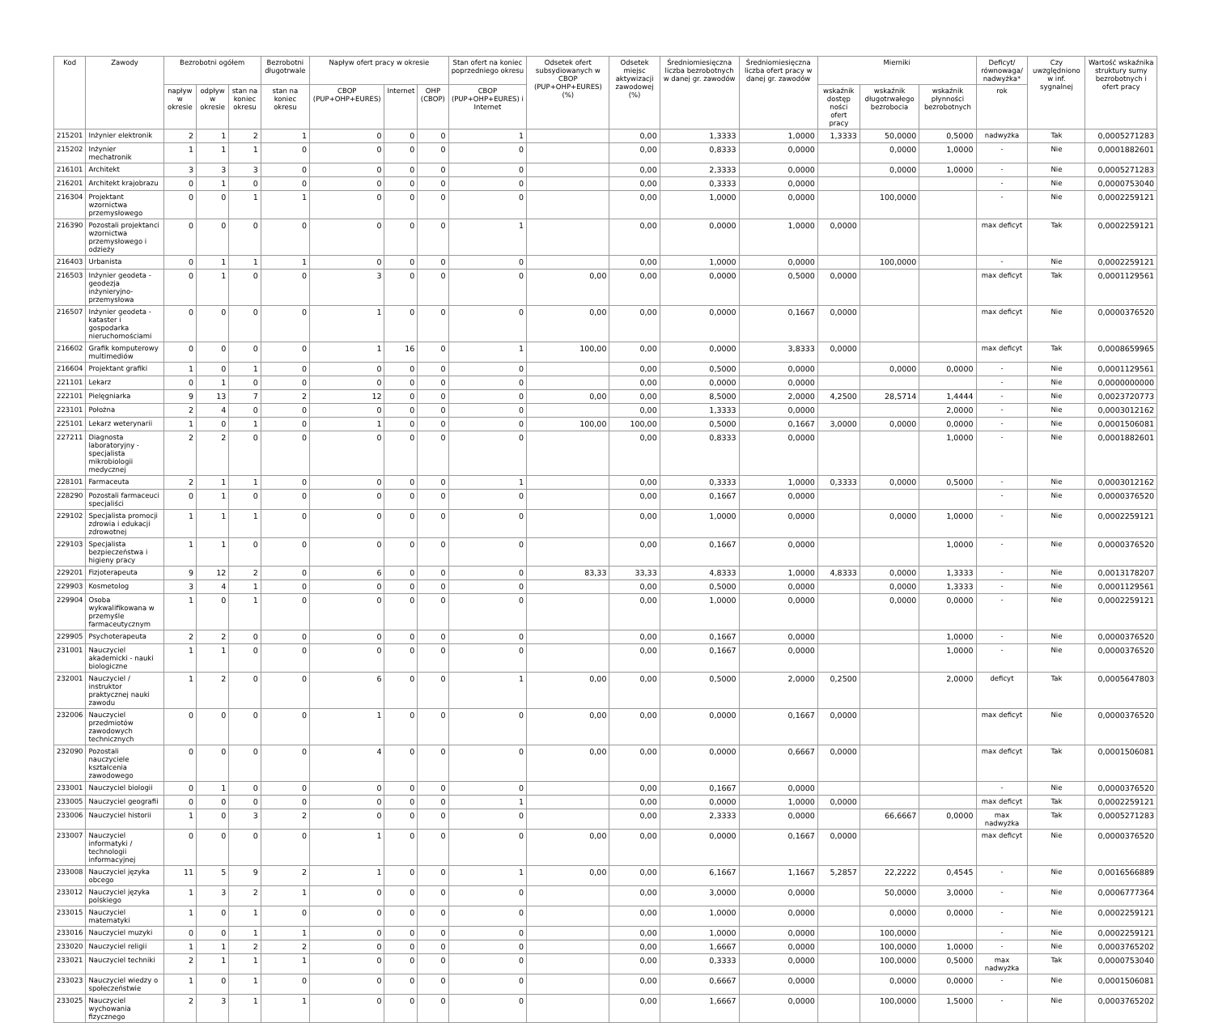| Kod | Zawody | Bezrobotni ogółem | | | Bezrobotni długotrwale | Napływ ofert pracy w okresie | | | Stan ofert na koniec poprzedniego okresu | Odsetek ofert subsydiowanych w CBOP (PUP+OHP+EURES) (%) | Odsetek miejsc aktywizacji zawodowej (%) | Średniomiesięczna liczba bezrobotnych w danej gr. zawodów | Średniomiesięczna liczba ofert pracy w danej gr. zawodów | Mierniki | | | Deficyt/ równowaga/ nadwyżka* | Czy uwzględniono w inf. sygnalnej | Wartość wskaźnika struktury sumy bezrobotnych i ofert pracy |
| --- | --- | --- | --- | --- | --- | --- | --- | --- | --- | --- | --- | --- | --- | --- | --- | --- | --- | --- | --- |
| | | napływ w okresie | odpływ w okresie | stan na koniec okresu | stan na koniec okresu | CBOP (PUP+OHP+EURES) | Internet | OHP (CBOP) | CBOP (PUP+OHP+EURES) i Internet | | | | | wskaźnik dostęp ności ofert pracy | wskaźnik długotrwałego bezrobocia | wskaźnik płynności bezrobotnych | rok | | |
| 215201 | Inżynier elektronik | 2 | 1 | 2 | 1 | 0 | 0 | 0 | 1 | | 0,00 | 1,3333 | 1,0000 | 1,3333 | 50,0000 | 0,5000 | nadwyżka | Tak | 0,0005271283 |
| 215202 | Inżynier mechatronik | 1 | 1 | 1 | 0 | 0 | 0 | 0 | 0 | | 0,00 | 0,8333 | 0,0000 | | 0,0000 | 1,0000 | - | Nie | 0,0001882601 |
| 216101 | Architekt | 3 | 3 | 3 | 0 | 0 | 0 | 0 | 0 | | 0,00 | 2,3333 | 0,0000 | | 0,0000 | 1,0000 | - | Nie | 0,0005271283 |
| 216201 | Architekt krajobrazu | 0 | 1 | 0 | 0 | 0 | 0 | 0 | 0 | | 0,00 | 0,3333 | 0,0000 | | | | - | Nie | 0,0000753040 |
| 216304 | Projektant wzornictwa przemysłowego | 0 | 0 | 1 | 1 | 0 | 0 | 0 | 0 | | 0,00 | 1,0000 | 0,0000 | | 100,0000 | | - | Nie | 0,0002259121 |
| 216390 | Pozostali projektanci wzornictwa przemysłowego i odzieży | 0 | 0 | 0 | 0 | 0 | 0 | 0 | 1 | | 0,00 | 0,0000 | 1,0000 | 0,0000 | | | max deficyt | Tak | 0,0002259121 |
| 216403 | Urbanista | 0 | 1 | 1 | 1 | 0 | 0 | 0 | 0 | | 0,00 | 1,0000 | 0,0000 | | 100,0000 | | - | Nie | 0,0002259121 |
| 216503 | Inżynier geodeta - geodezja inżynieryjno-przemysłowa | 0 | 1 | 0 | 0 | 3 | 0 | 0 | 0 | 0,00 | 0,00 | 0,0000 | 0,5000 | 0,0000 | | | max deficyt | Tak | 0,0001129561 |
| 216507 | Inżynier geodeta - kataster i gospodarka nieruchomościami | 0 | 0 | 0 | 0 | 1 | 0 | 0 | 0 | 0,00 | 0,00 | 0,0000 | 0,1667 | 0,0000 | | | max deficyt | Nie | 0,0000376520 |
| 216602 | Grafik komputerowy multimediów | 0 | 0 | 0 | 0 | 1 | 16 | 0 | 1 | 100,00 | 0,00 | 0,0000 | 3,8333 | 0,0000 | | | max deficyt | Tak | 0,0008659965 |
| 216604 | Projektant grafiki | 1 | 0 | 1 | 0 | 0 | 0 | 0 | 0 | | 0,00 | 0,5000 | 0,0000 | | 0,0000 | 0,0000 | - | Nie | 0,0001129561 |
| 221101 | Lekarz | 0 | 1 | 0 | 0 | 0 | 0 | 0 | 0 | | 0,00 | 0,0000 | 0,0000 | | | | - | Nie | 0,0000000000 |
| 222101 | Pielęgniarka | 9 | 13 | 7 | 2 | 12 | 0 | 0 | 0 | 0,00 | 0,00 | 8,5000 | 2,0000 | 4,2500 | 28,5714 | 1,4444 | - | Nie | 0,0023720773 |
| 223101 | Położna | 2 | 4 | 0 | 0 | 0 | 0 | 0 | 0 | | 0,00 | 1,3333 | 0,0000 | | | 2,0000 | - | Nie | 0,0003012162 |
| 225101 | Lekarz weterynarii | 1 | 0 | 1 | 0 | 1 | 0 | 0 | 0 | 100,00 | 100,00 | 0,5000 | 0,1667 | 3,0000 | 0,0000 | 0,0000 | - | Nie | 0,0001506081 |
| 227211 | Diagnosta laboratoryjny - specjalista mikrobiologii medycznej | 2 | 2 | 0 | 0 | 0 | 0 | 0 | 0 | | 0,00 | 0,8333 | 0,0000 | | | 1,0000 | - | Nie | 0,0001882601 |
| 228101 | Farmaceuta | 2 | 1 | 1 | 0 | 0 | 0 | 0 | 1 | | 0,00 | 0,3333 | 1,0000 | 0,3333 | 0,0000 | 0,5000 | - | Nie | 0,0003012162 |
| 228290 | Pozostali farmaceuci specjaliści | 0 | 1 | 0 | 0 | 0 | 0 | 0 | 0 | | 0,00 | 0,1667 | 0,0000 | | | | - | Nie | 0,0000376520 |
| 229102 | Specjalista promocji zdrowia i edukacji zdrowotnej | 1 | 1 | 1 | 0 | 0 | 0 | 0 | 0 | | 0,00 | 1,0000 | 0,0000 | | 0,0000 | 1,0000 | - | Nie | 0,0002259121 |
| 229103 | Specjalista bezpieczeństwa i higieny pracy | 1 | 1 | 0 | 0 | 0 | 0 | 0 | 0 | | 0,00 | 0,1667 | 0,0000 | | | 1,0000 | - | Nie | 0,0000376520 |
| 229201 | Fizjoterapeuta | 9 | 12 | 2 | 0 | 6 | 0 | 0 | 0 | 83,33 | 33,33 | 4,8333 | 1,0000 | 4,8333 | 0,0000 | 1,3333 | - | Nie | 0,0013178207 |
| 229903 | Kosmetolog | 3 | 4 | 1 | 0 | 0 | 0 | 0 | 0 | | 0,00 | 0,5000 | 0,0000 | | 0,0000 | 1,3333 | - | Nie | 0,0001129561 |
| 229904 | Osoba wykwalifikowana w przemyśle farmaceutycznym | 1 | 0 | 1 | 0 | 0 | 0 | 0 | 0 | | 0,00 | 1,0000 | 0,0000 | | 0,0000 | 0,0000 | - | Nie | 0,0002259121 |
| 229905 | Psychoterapeuta | 2 | 2 | 0 | 0 | 0 | 0 | 0 | 0 | | 0,00 | 0,1667 | 0,0000 | | | 1,0000 | - | Nie | 0,0000376520 |
| 231001 | Nauczyciel akademicki - nauki biologiczne | 1 | 1 | 0 | 0 | 0 | 0 | 0 | 0 | | 0,00 | 0,1667 | 0,0000 | | | 1,0000 | - | Nie | 0,0000376520 |
| 232001 | Nauczyciel / instruktor praktycznej nauki zawodu | 1 | 2 | 0 | 0 | 6 | 0 | 0 | 1 | 0,00 | 0,00 | 0,5000 | 2,0000 | 0,2500 | | 2,0000 | deficyt | Tak | 0,0005647803 |
| 232006 | Nauczyciel przedmiotów zawodowych technicznych | 0 | 0 | 0 | 0 | 1 | 0 | 0 | 0 | 0,00 | 0,00 | 0,0000 | 0,1667 | 0,0000 | | | max deficyt | Nie | 0,0000376520 |
| 232090 | Pozostali nauczyciele kształcenia zawodowego | 0 | 0 | 0 | 0 | 4 | 0 | 0 | 0 | 0,00 | 0,00 | 0,0000 | 0,6667 | 0,0000 | | | max deficyt | Tak | 0,0001506081 |
| 233001 | Nauczyciel biologii | 0 | 1 | 0 | 0 | 0 | 0 | 0 | 0 | | 0,00 | 0,1667 | 0,0000 | | | | - | Nie | 0,0000376520 |
| 233005 | Nauczyciel geografii | 0 | 0 | 0 | 0 | 0 | 0 | 0 | 1 | | 0,00 | 0,0000 | 1,0000 | 0,0000 | | | max deficyt | Tak | 0,0002259121 |
| 233006 | Nauczyciel historii | 1 | 0 | 3 | 2 | 0 | 0 | 0 | 0 | | 0,00 | 2,3333 | 0,0000 | | 66,6667 | 0,0000 | max nadwyżka | Tak | 0,0005271283 |
| 233007 | Nauczyciel informatyki / technologii informacyjnej | 0 | 0 | 0 | 0 | 1 | 0 | 0 | 0 | 0,00 | 0,00 | 0,0000 | 0,1667 | 0,0000 | | | max deficyt | Nie | 0,0000376520 |
| 233008 | Nauczyciel języka obcego | 11 | 5 | 9 | 2 | 1 | 0 | 0 | 1 | 0,00 | 0,00 | 6,1667 | 1,1667 | 5,2857 | 22,2222 | 0,4545 | - | Nie | 0,0016566889 |
| 233012 | Nauczyciel języka polskiego | 1 | 3 | 2 | 1 | 0 | 0 | 0 | 0 | | 0,00 | 3,0000 | 0,0000 | | 50,0000 | 3,0000 | - | Nie | 0,0006777364 |
| 233015 | Nauczyciel matematyki | 1 | 0 | 1 | 0 | 0 | 0 | 0 | 0 | | 0,00 | 1,0000 | 0,0000 | | 0,0000 | 0,0000 | - | Nie | 0,0002259121 |
| 233016 | Nauczyciel muzyki | 0 | 0 | 1 | 1 | 0 | 0 | 0 | 0 | | 0,00 | 1,0000 | 0,0000 | | 100,0000 | | - | Nie | 0,0002259121 |
| 233020 | Nauczyciel religii | 1 | 1 | 2 | 2 | 0 | 0 | 0 | 0 | | 0,00 | 1,6667 | 0,0000 | | 100,0000 | 1,0000 | - | Nie | 0,0003765202 |
| 233021 | Nauczyciel techniki | 2 | 1 | 1 | 1 | 0 | 0 | 0 | 0 | | 0,00 | 0,3333 | 0,0000 | | 100,0000 | 0,5000 | max nadwyżka | Tak | 0,0000753040 |
| 233023 | Nauczyciel wiedzy o społeczeństwie | 1 | 0 | 1 | 0 | 0 | 0 | 0 | 0 | | 0,00 | 0,6667 | 0,0000 | | 0,0000 | 0,0000 | - | Nie | 0,0001506081 |
| 233025 | Nauczyciel wychowania fizycznego | 2 | 3 | 1 | 1 | 0 | 0 | 0 | 0 | | 0,00 | 1,6667 | 0,0000 | | 100,0000 | 1,5000 | - | Nie | 0,0003765202 |